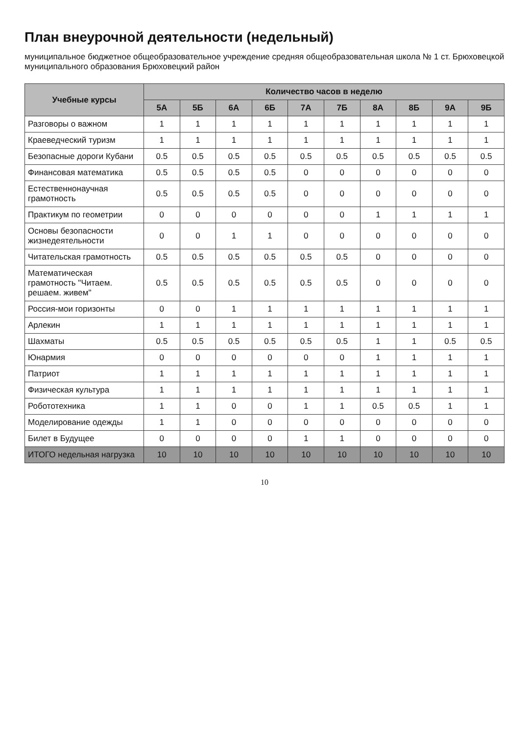План внеурочной деятельности (недельный)
муниципальное бюджетное общеобразовательное учреждение средняя общеобразовательная школа № 1 ст. Брюховецкой муниципального образования Брюховецкий район
| Учебные курсы | Количество часов в неделю | | | | | | | | | |
| --- | --- | --- | --- | --- | --- | --- | --- | --- | --- | --- |
| | 5А | 5Б | 6А | 6Б | 7А | 7Б | 8А | 8Б | 9А | 9Б |
| Разговоры о важном | 1 | 1 | 1 | 1 | 1 | 1 | 1 | 1 | 1 | 1 |
| Краеведческий туризм | 1 | 1 | 1 | 1 | 1 | 1 | 1 | 1 | 1 | 1 |
| Безопасные дороги Кубани | 0.5 | 0.5 | 0.5 | 0.5 | 0.5 | 0.5 | 0.5 | 0.5 | 0.5 | 0.5 |
| Финансовая математика | 0.5 | 0.5 | 0.5 | 0.5 | 0 | 0 | 0 | 0 | 0 | 0 |
| Естественнонаучная грамотность | 0.5 | 0.5 | 0.5 | 0.5 | 0 | 0 | 0 | 0 | 0 | 0 |
| Практикум по геометрии | 0 | 0 | 0 | 0 | 0 | 0 | 1 | 1 | 1 | 1 |
| Основы безопасности жизнедеятельности | 0 | 0 | 1 | 1 | 0 | 0 | 0 | 0 | 0 | 0 |
| Читательская грамотность | 0.5 | 0.5 | 0.5 | 0.5 | 0.5 | 0.5 | 0 | 0 | 0 | 0 |
| Математическая грамотность "Читаем. решаем. живем" | 0.5 | 0.5 | 0.5 | 0.5 | 0.5 | 0.5 | 0 | 0 | 0 | 0 |
| Россия-мои горизонты | 0 | 0 | 1 | 1 | 1 | 1 | 1 | 1 | 1 | 1 |
| Арлекин | 1 | 1 | 1 | 1 | 1 | 1 | 1 | 1 | 1 | 1 |
| Шахматы | 0.5 | 0.5 | 0.5 | 0.5 | 0.5 | 0.5 | 1 | 1 | 0.5 | 0.5 |
| Юнармия | 0 | 0 | 0 | 0 | 0 | 0 | 1 | 1 | 1 | 1 |
| Патриот | 1 | 1 | 1 | 1 | 1 | 1 | 1 | 1 | 1 | 1 |
| Физическая культура | 1 | 1 | 1 | 1 | 1 | 1 | 1 | 1 | 1 | 1 |
| Робототехника | 1 | 1 | 0 | 0 | 1 | 1 | 0.5 | 0.5 | 1 | 1 |
| Моделирование одежды | 1 | 1 | 0 | 0 | 0 | 0 | 0 | 0 | 0 | 0 |
| Билет в Будущее | 0 | 0 | 0 | 0 | 1 | 1 | 0 | 0 | 0 | 0 |
| ИТОГО недельная нагрузка | 10 | 10 | 10 | 10 | 10 | 10 | 10 | 10 | 10 | 10 |
10